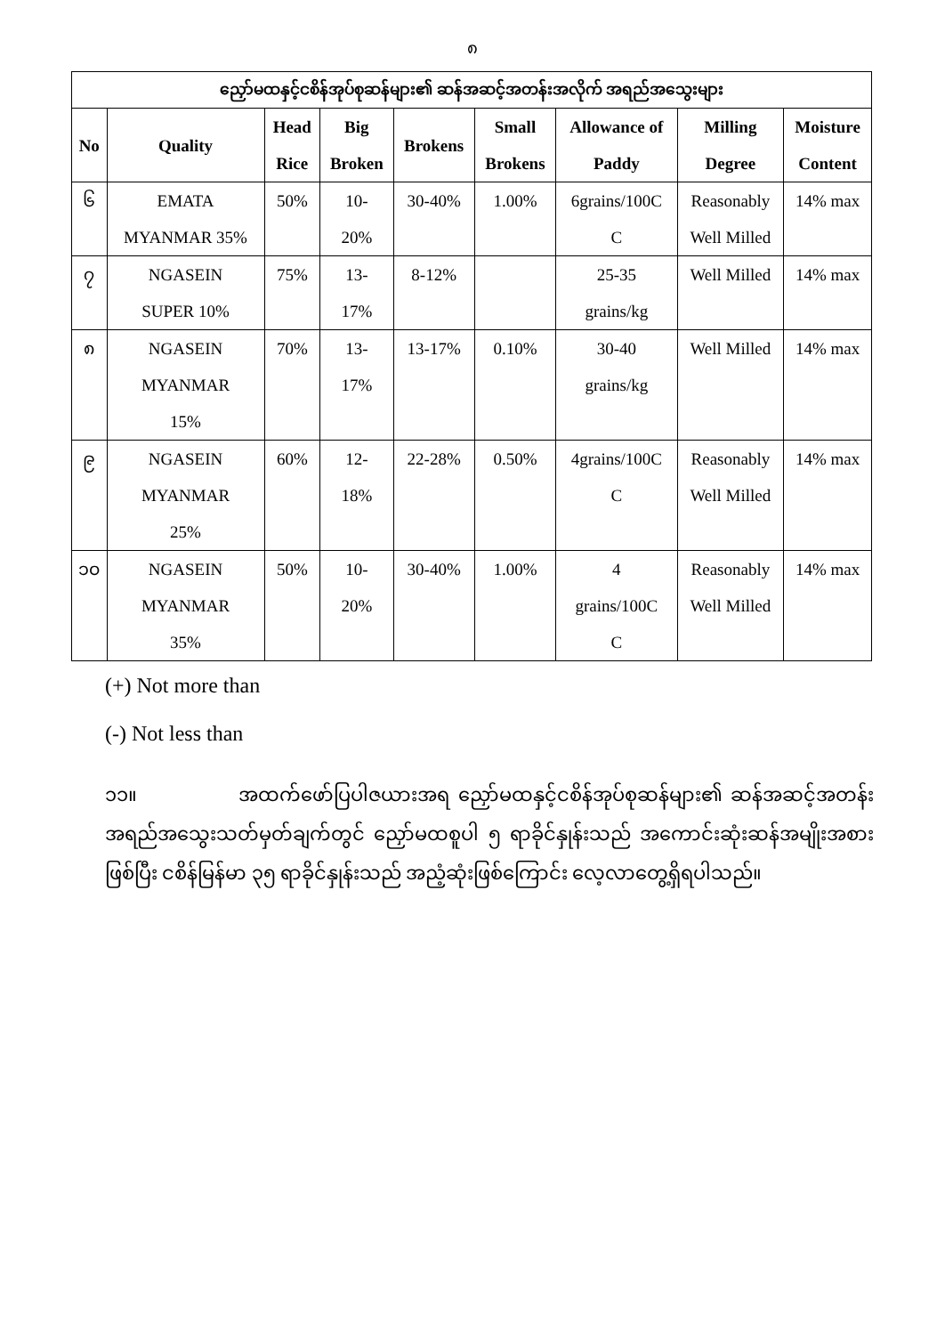၈
| ညှော်မထနှင့်ငစိန်အုပ်စုဆန်များ၏ ဆန်အဆင့်အတန်းအလိုက် အရည်အသွေးများ | | | | | | | | |
| --- | --- | --- | --- | --- | --- | --- | --- | --- |
| No | Quality | Head Rice | Big Broken | Brokens | Small Brokens | Allowance of Paddy | Milling Degree | Moisture Content |
| ၆ | EMATA MYANMAR 35% | 50% | 10- 20% | 30-40% | 1.00% | 6grains/100C C | Reasonably Well Milled | 14% max |
| ၇ | NGASEIN SUPER 10% | 75% | 13- 17% | 8-12% | | 25-35 grains/kg | Well Milled | 14% max |
| ၈ | NGASEIN MYANMAR 15% | 70% | 13- 17% | 13-17% | 0.10% | 30-40 grains/kg | Well Milled | 14% max |
| ၉ | NGASEIN MYANMAR 25% | 60% | 12- 18% | 22-28% | 0.50% | 4grains/100C C | Reasonably Well Milled | 14% max |
| ၁၀ | NGASEIN MYANMAR 35% | 50% | 10- 20% | 30-40% | 1.00% | 4 grains/100C C | Reasonably Well Milled | 14% max |
(+) Not more than
(-) Not less than
၁၁။ အထက်ဖော်ပြပါဇယားအရ ညှော်မထနှင့်ငစိန်အုပ်စုဆန်များ၏ ဆန်အဆင့်အတန်း အရည်အသွေးသတ်မှတ်ချက်တွင် ညှော်မထစူပါ ၅ ရာခိုင်နှုန်းသည် အကောင်းဆုံးဆန်အမျိုးအစား ဖြစ်ပြီး ငစိန်မြန်မာ ၃၅ ရာခိုင်နှုန်းသည် အညံ့ဆုံးဖြစ်ကြောင်း လေ့လာတွေ့ရှိရပါသည်။